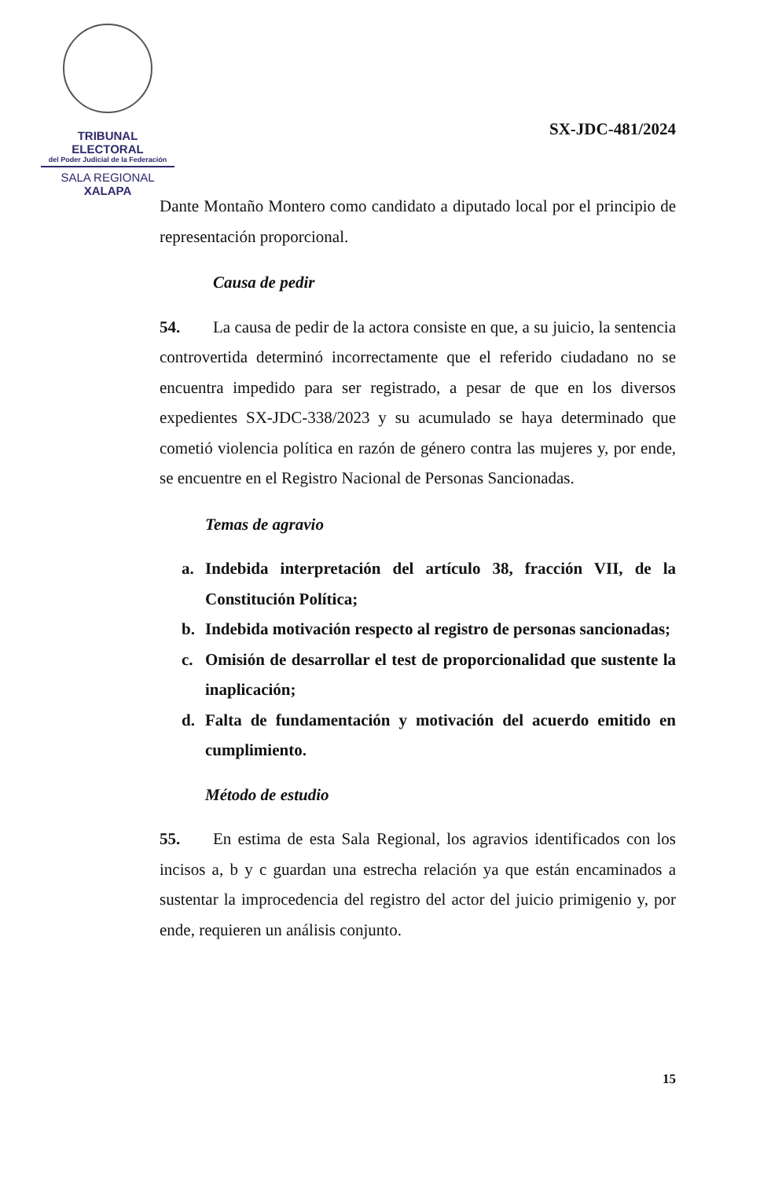TRIBUNAL ELECTORAL
del Poder Judicial de la Federación
SALA REGIONAL
XALAPA
SX-JDC-481/2024
Dante Montaño Montero como candidato a diputado local por el principio de representación proporcional.
Causa de pedir
54. La causa de pedir de la actora consiste en que, a su juicio, la sentencia controvertida determinó incorrectamente que el referido ciudadano no se encuentra impedido para ser registrado, a pesar de que en los diversos expedientes SX-JDC-338/2023 y su acumulado se haya determinado que cometió violencia política en razón de género contra las mujeres y, por ende, se encuentre en el Registro Nacional de Personas Sancionadas.
Temas de agravio
a. Indebida interpretación del artículo 38, fracción VII, de la Constitución Política;
b. Indebida motivación respecto al registro de personas sancionadas;
c. Omisión de desarrollar el test de proporcionalidad que sustente la inaplicación;
d. Falta de fundamentación y motivación del acuerdo emitido en cumplimiento.
Método de estudio
55. En estima de esta Sala Regional, los agravios identificados con los incisos a, b y c guardan una estrecha relación ya que están encaminados a sustentar la improcedencia del registro del actor del juicio primigenio y, por ende, requieren un análisis conjunto.
15